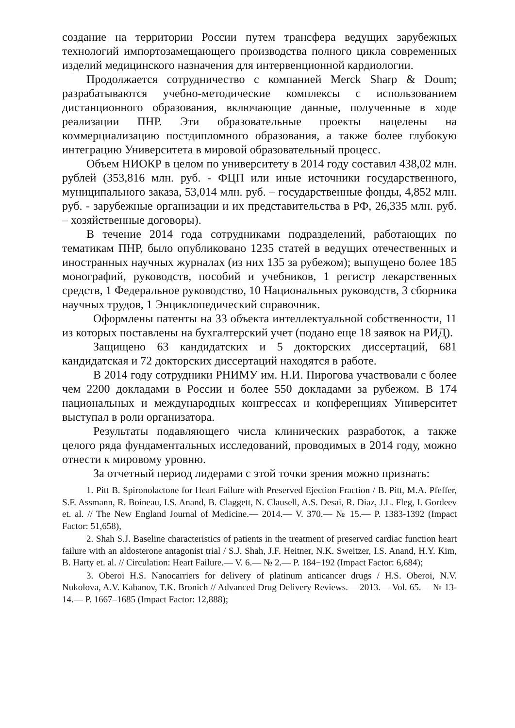создание на территории России путем трансфера ведущих зарубежных технологий импортозамещающего производства полного цикла современных изделий медицинского назначения для интервенционной кардиологии.
Продолжается сотрудничество с компанией Merck Sharp & Doum; разрабатываются учебно-методические комплексы с использованием дистанционного образования, включающие данные, полученные в ходе реализации ПНР. Эти образовательные проекты нацелены на коммерциализацию постдипломного образования, а также более глубокую интеграцию Университета в мировой образовательный процесс.
Объем НИОКР в целом по университету в 2014 году составил 438,02 млн. рублей (353,816 млн. руб. - ФЦП или иные источники государственного, муниципального заказа, 53,014 млн. руб. – государственные фонды, 4,852 млн. руб. - зарубежные организации и их представительства в РФ, 26,335 млн. руб. – хозяйственные договоры).
В течение 2014 года сотрудниками подразделений, работающих по тематикам ПНР, было опубликовано 1235 статей в ведущих отечественных и иностранных научных журналах (из них 135 за рубежом); выпущено более 185 монографий, руководств, пособий и учебников, 1 регистр лекарственных средств, 1 Федеральное руководство, 10 Национальных руководств, 3 сборника научных трудов, 1 Энциклопедический справочник.
Оформлены патенты на 33 объекта интеллектуальной собственности, 11 из которых поставлены на бухгалтерский учет (подано еще 18 заявок на РИД).
Защищено 63 кандидатских и 5 докторских диссертаций, 681 кандидатская и 72 докторских диссертаций находятся в работе.
В 2014 году сотрудники РНИМУ им. Н.И. Пирогова участвовали с более чем 2200 докладами в России и более 550 докладами за рубежом. В 174 национальных и международных конгрессах и конференциях Университет выступал в роли организатора.
Результаты подавляющего числа клинических разработок, а также целого ряда фундаментальных исследований, проводимых в 2014 году, можно отнести к мировому уровню.
За отчетный период лидерами с этой точки зрения можно признать:
1. Pitt B. Spironolactone for Heart Failure with Preserved Ejection Fraction / B. Pitt, M.A. Pfeffer, S.F. Assmann, R. Boineau, I.S. Anand, B. Claggett, N. Clausell, A.S. Desai, R. Diaz, J.L. Fleg, I. Gordeev et. al. // The New England Journal of Medicine.— 2014.— V. 370.— № 15.— P. 1383-1392 (Impact Factor: 51,658),
2. Shah S.J. Baseline characteristics of patients in the treatment of preserved cardiac function heart failure with an aldosterone antagonist trial / S.J. Shah, J.F. Heitner, N.K. Sweitzer, I.S. Anand, H.Y. Kim, B. Harty et. al. // Circulation: Heart Failure.— V. 6.— № 2.— P. 184−192 (Impact Factor: 6,684);
3. Oberoi H.S. Nanocarriers for delivery of platinum anticancer drugs / H.S. Oberoi, N.V. Nukolova, A.V. Kabanov, T.K. Bronich // Advanced Drug Delivery Reviews.— 2013.— Vol. 65.— № 13-14.— P. 1667–1685 (Impact Factor: 12,888);